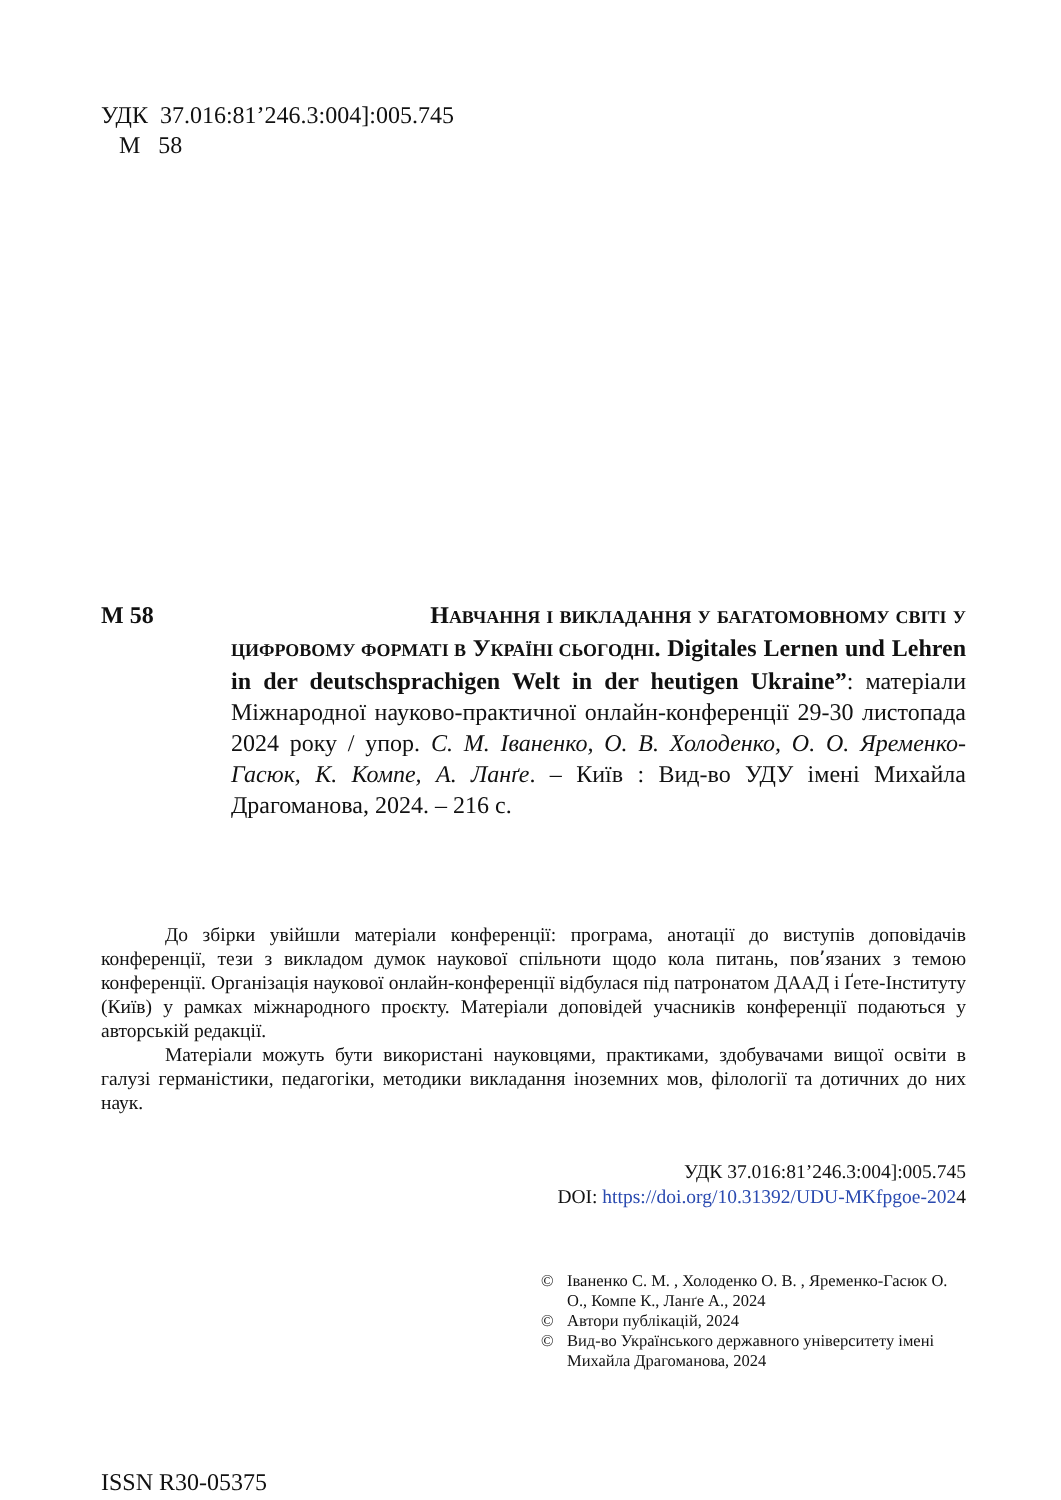УДК 37.016:81’246.3:004]:005.745
М 58
М 58 НАВЧАННЯ І ВИКЛАДАННЯ У БАГАТОМОВНОМУ СВІТІ У ЦИФРОВОМУ ФОРМАТІ В УКРАЇНІ СЬОГОДНІ. Digitales Lernen und Lehren in der deutschsprachigen Welt in der heutigen Ukraine”: матеріали Міжнародної науково-практичної онлайн-конференції 29-30 листопада 2024 року / упор. С. М. Іваненко, О. В. Холоденко, О. О. Яременко-Гасюк, К. Компе, А. Ланґе. – Київ : Вид-во УДУ імені Михайла Драгоманова, 2024. – 216 с.
До збірки увійшли матеріали конференції: програма, анотації до виступів доповідачів конференції, тези з викладом думок наукової спільноти щодо кола питань, пов՚язаних з темою конференції. Організація наукової онлайн-конференції відбулася під патронатом ДААД і Ґете-Інституту (Київ) у рамках міжнародного проєкту. Матеріали доповідей учасників конференції подаються у авторській редакції.
Матеріали можуть бути використані науковцями, практиками, здобувачами вищої освіти в галузі германістики, педагогіки, методики викладання іноземних мов, філології та дотичних до них наук.
УДК 37.016:81’246.3:004]:005.745
DOI: https://doi.org/10.31392/UDU-MKfpgoe-2024
© Іваненко С. М. , Холоденко О. В. , Яременко-Гасюк О. О., Компе К., Ланґе А., 2024
© Автори публікацій, 2024
© Вид-во Українського державного університету імені Михайла Драгоманова, 2024
ISSN R30-05375